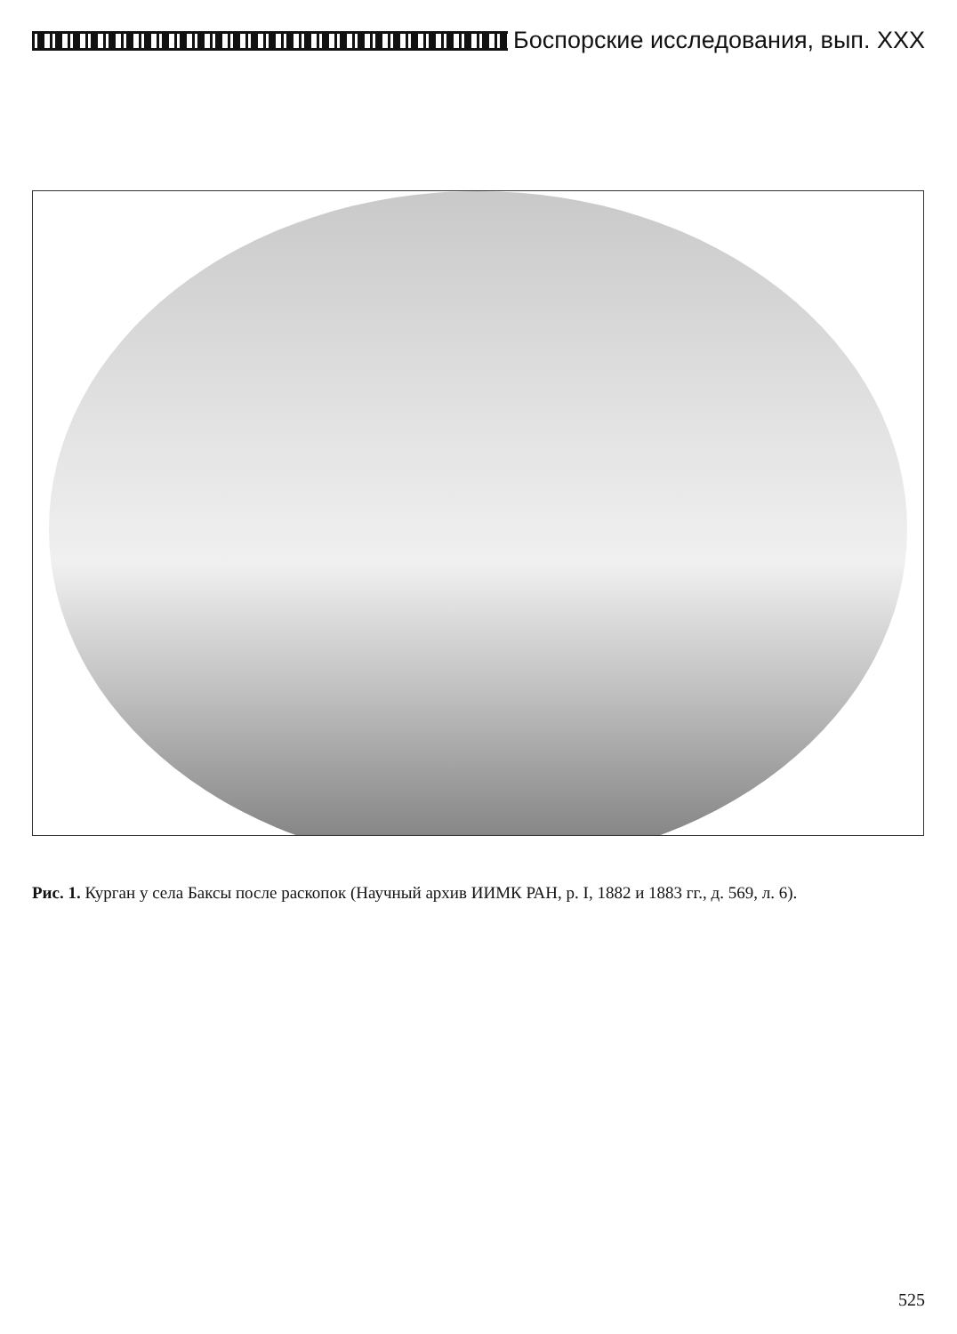Боспорские исследования, вып. XXX
Рис. 1. Курган у села Баксы после раскопок (Научный архив ИИМК РАН, р. I, 1882 и 1883 гг., д. 569, л. 6).
525